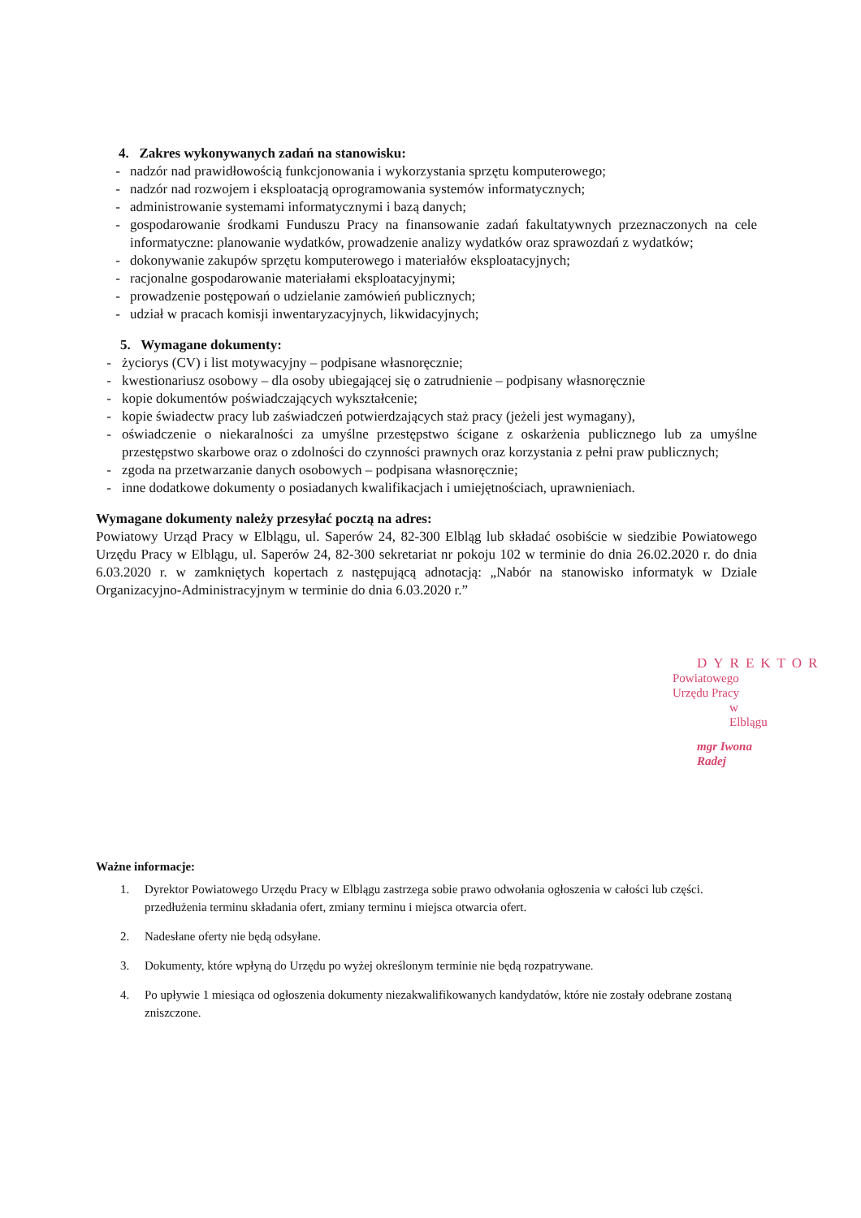4. Zakres wykonywanych zadań na stanowisku:
- nadzór nad prawidłowością funkcjonowania i wykorzystania sprzętu komputerowego;
- nadzór nad rozwojem i eksploatacją oprogramowania systemów informatycznych;
- administrowanie systemami informatycznymi i bazą danych;
- gospodarowanie środkami Funduszu Pracy na finansowanie zadań fakultatywnych przeznaczonych na cele informatyczne: planowanie wydatków, prowadzenie analizy wydatków oraz sprawozdań z wydatków;
- dokonywanie zakupów sprzętu komputerowego i materiałów eksploatacyjnych;
- racjonalne gospodarowanie materiałami eksploatacyjnymi;
- prowadzenie postępowań o udzielanie zamówień publicznych;
- udział w pracach komisji inwentaryzacyjnych, likwidacyjnych;
5. Wymagane dokumenty:
- życiorys (CV) i list motywacyjny – podpisane własnoręcznie;
- kwestionariusz osobowy – dla osoby ubiegającej się o zatrudnienie – podpisany własnoręcznie
- kopie dokumentów poświadczających wykształcenie;
- kopie świadectw pracy lub zaświadczeń potwierdzających staż pracy (jeżeli jest wymagany),
- oświadczenie o niekaralności za umyślne przestępstwo ścigane z oskarżenia publicznego lub za umyślne przestępstwo skarbowe oraz o zdolności do czynności prawnych oraz korzystania z pełni praw publicznych;
- zgoda na przetwarzanie danych osobowych – podpisana własnoręcznie;
- inne dodatkowe dokumenty o posiadanych kwalifikacjach i umiejętnościach, uprawnieniach.
Wymagane dokumenty należy przesyłać pocztą na adres:
Powiatowy Urząd Pracy w Elblągu, ul. Saperów 24, 82-300 Elbląg lub składać osobiście w siedzibie Powiatowego Urzędu Pracy w Elblągu, ul. Saperów 24, 82-300 sekretariat nr pokoju 102 w terminie do dnia 26.02.2020 r. do dnia 6.03.2020 r. w zamkniętych kopertach z następującą adnotacją: „Nabór na stanowisko informatyk w Dziale Organizacyjno-Administracyjnym w terminie do dnia 6.03.2020 r.”
DYREKTOR
Powiatowego Urzędu Pracy
w Elblągu
mgr Iwona Radej
Ważne informacje:
1. Dyrektor Powiatowego Urzędu Pracy w Elblągu zastrzega sobie prawo odwołania ogłoszenia w całości lub części. przedłużenia terminu składania ofert, zmiany terminu i miejsca otwarcia ofert.
2. Nadesłane oferty nie będą odsyłane.
3. Dokumenty, które wpłyną do Urzędu po wyżej określonym terminie nie będą rozpatrywane.
4. Po upływie 1 miesiąca od ogłoszenia dokumenty niezakwalifikowanych kandydatów, które nie zostały odebrane zostaną zniszczone.